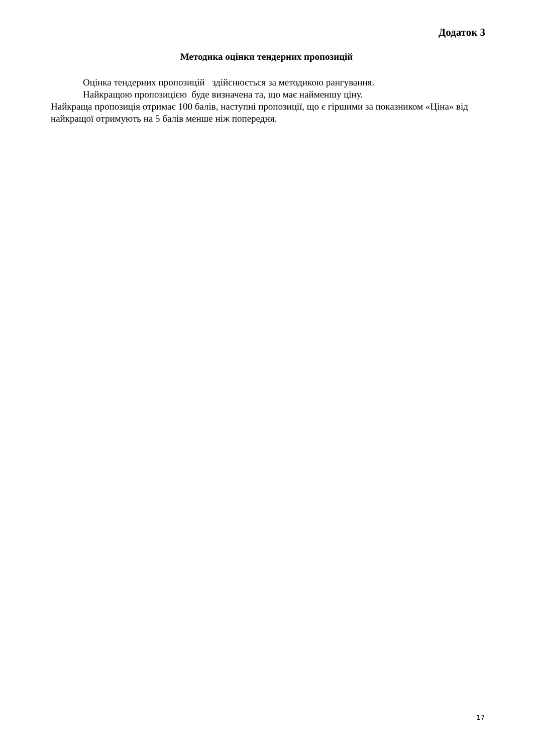Додаток 3
Методика оцінки тендерних пропозицій
Оцінка тендерних пропозицій здійснюється за методикою рангування.
Найкращою пропозицією буде визначена та, що має найменшу ціну.
Найкраща пропозиція отримає 100 балів, наступні пропозиції, що є гіршими за показником «Ціна» від найкращої отримують на 5 балів менше ніж попередня.
17